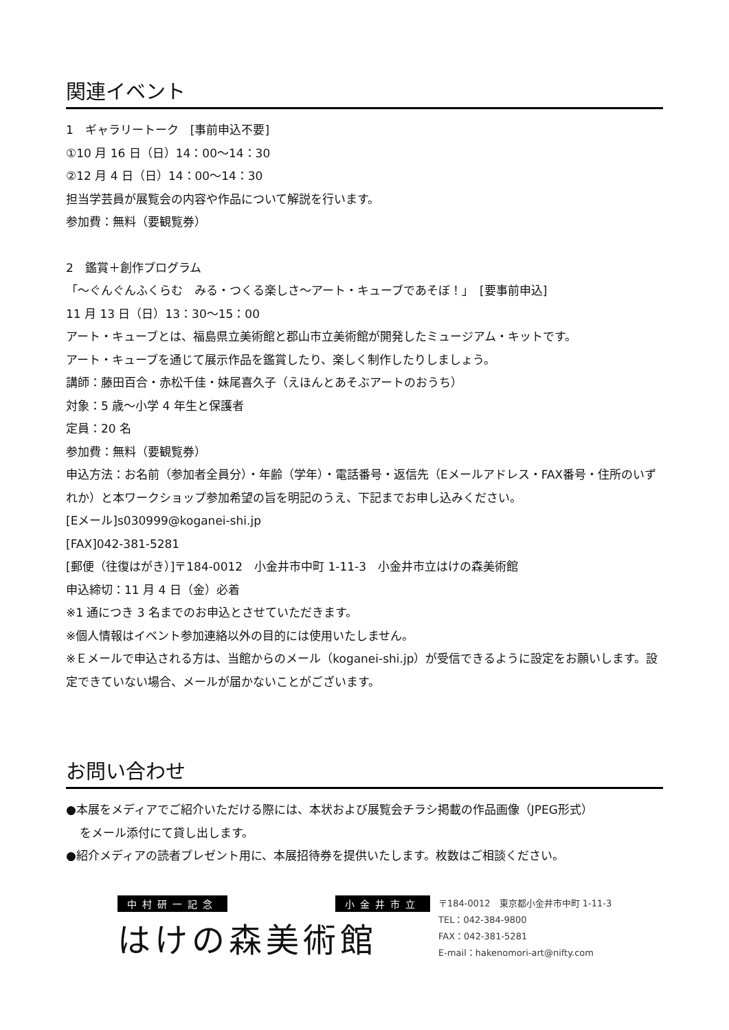関連イベント
1　ギャラリートーク　[事前申込不要]
①10 月 16 日（日）14：00～14：30
②12 月 4 日（日）14：00～14：30
担当学芸員が展覧会の内容や作品について解説を行います。
参加費：無料（要観覧券）
2　鑑賞＋創作プログラム
「～ぐんぐんふくらむ　みる・つくる楽しさ～アート・キューブであそぼ！」　[要事前申込]
11 月 13 日（日）13：30～15：00
アート・キューブとは、福島県立美術館と郡山市立美術館が開発したミュージアム・キットです。
アート・キューブを通じて展示作品を鑑賞したり、楽しく制作したりしましょう。
講師：藤田百合・赤松千佳・妹尾喜久子（えほんとあそぶアートのおうち）
対象：5 歳～小学 4 年生と保護者
定員：20 名
参加費：無料（要観覧券）
申込方法：お名前（参加者全員分）・年齢（学年）・電話番号・返信先（Eメールアドレス・FAX番号・住所のいずれか）と本ワークショップ参加希望の旨を明記のうえ、下記までお申し込みください。
[Eメール]s030999@koganei-shi.jp
[FAX]042-381-5281
[郵便（往復はがき）]〒184-0012　小金井市中町 1-11-3　小金井市立はけの森美術館
申込締切：11 月 4 日（金）必着
※1 通につき 3 名までのお申込とさせていただきます。
※個人情報はイベント参加連絡以外の目的には使用いたしません。
※Ｅメールで申込される方は、当館からのメール（koganei-shi.jp）が受信できるように設定をお願いします。設定できていない場合、メールが届かないことがございます。
お問い合わせ
●本展をメディアでご紹介いただける際には、本状および展覧会チラシ掲載の作品画像（JPEG形式）
をメール添付にて貸し出します。
●紹介メディアの読者プレゼント用に、本展招待券を提供いたします。枚数はご相談ください。
中村研一記念 小金井市立
はけの森美術館
〒184-0012　東京都小金井市中町 1-11-3
TEL：042-384-9800
FAX：042-381-5281
E-mail：hakenomori-art@nifty.com